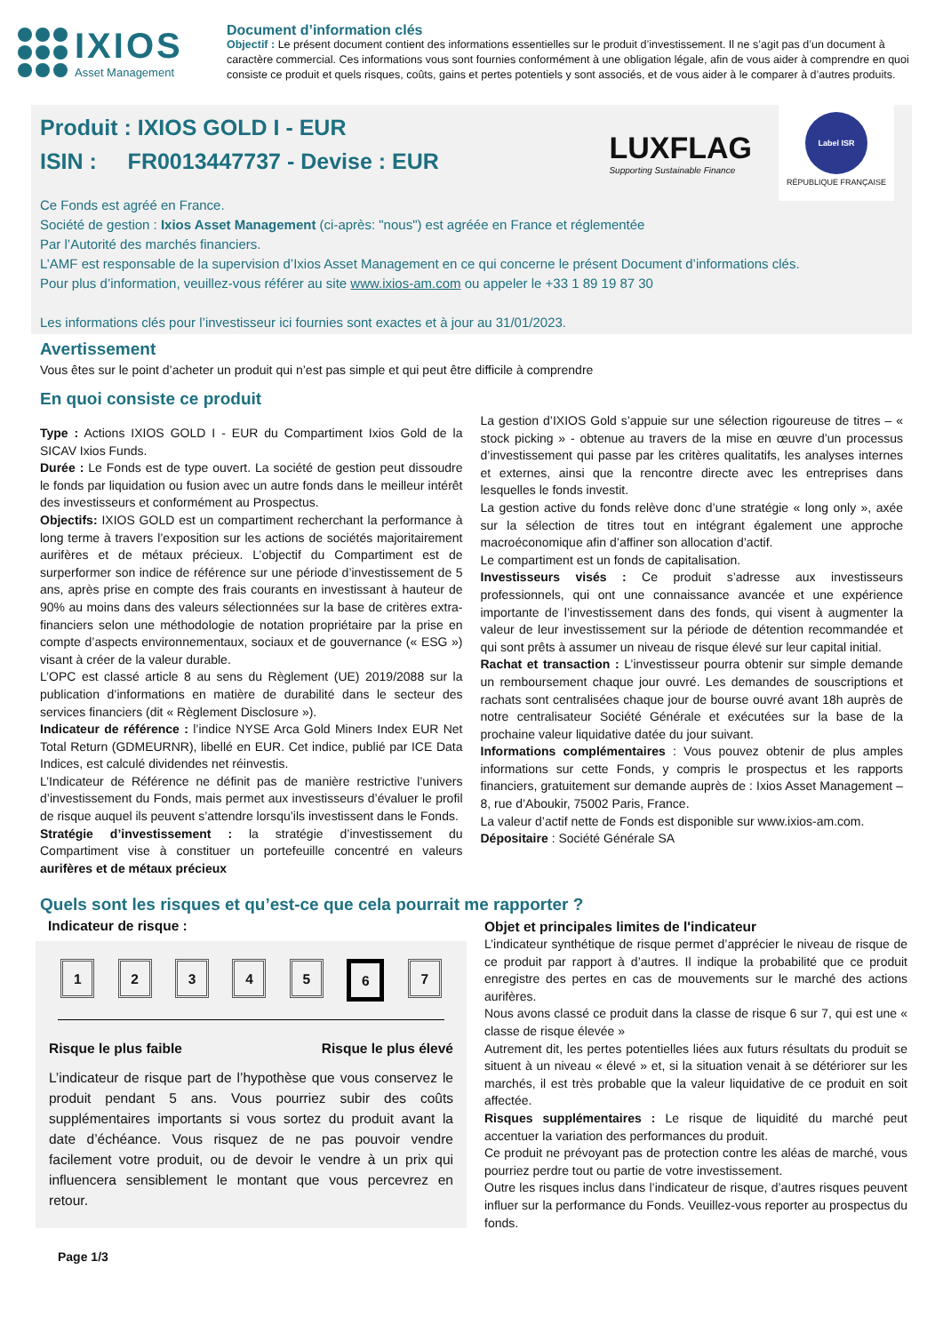IXIOS
Asset Management
Document d’information clés
Objectif : Le présent document contient des informations essentielles sur le produit d’investissement. Il ne s’agit pas d’un document à caractère commercial. Ces informations vous sont fournies conformément à une obligation légale, afin de vous aider à comprendre en quoi consiste ce produit et quels risques, coûts, gains et pertes potentiels y sont associés, et de vous aider à le comparer à d’autres produits.
LUXFLAG
Supporting Sustainable Finance
Label ISR
RÉPUBLIQUE FRANÇAISE
Produit : IXIOS GOLD I - EUR
ISIN : FR0013447737 - Devise : EUR
Ce Fonds est agréé en France.
Société de gestion : Ixios Asset Management (ci-après: "nous") est agréée en France et réglementée
Par l’Autorité des marchés financiers.
L’AMF est responsable de la supervision d’Ixios Asset Management en ce qui concerne le présent Document d’informations clés.
Pour plus d’information, veuillez-vous référer au site www.ixios-am.com ou appeler le +33 1 89 19 87 30
Les informations clés pour l’investisseur ici fournies sont exactes et à jour au 31/01/2023.
Avertissement
Vous êtes sur le point d’acheter un produit qui n’est pas simple et qui peut être difficile à comprendre
En quoi consiste ce produit
Type : Actions IXIOS GOLD I - EUR du Compartiment Ixios Gold de la SICAV Ixios Funds.
Durée : Le Fonds est de type ouvert. La société de gestion peut dissoudre le fonds par liquidation ou fusion avec un autre fonds dans le meilleur intérêt des investisseurs et conformément au Prospectus.
Objectifs: IXIOS GOLD est un compartiment recherchant la performance à long terme à travers l’exposition sur les actions de sociétés majoritairement aurifères et de métaux précieux. L’objectif du Compartiment est de surperformer son indice de référence sur une période d’investissement de 5 ans, après prise en compte des frais courants en investissant à hauteur de 90% au moins dans des valeurs sélectionnées sur la base de critères extra-financiers selon une méthodologie de notation propriétaire par la prise en compte d’aspects environnementaux, sociaux et de gouvernance (« ESG ») visant à créer de la valeur durable.
L’OPC est classé article 8 au sens du Règlement (UE) 2019/2088 sur la publication d’informations en matière de durabilité dans le secteur des services financiers (dit « Règlement Disclosure »).
Indicateur de référence : l’indice NYSE Arca Gold Miners Index EUR Net Total Return (GDMEURNR), libellé en EUR. Cet indice, publié par ICE Data Indices, est calculé dividendes net réinvestis.
L’Indicateur de Référence ne définit pas de manière restrictive l’univers d’investissement du Fonds, mais permet aux investisseurs d’évaluer le profil de risque auquel ils peuvent s’attendre lorsqu’ils investissent dans le Fonds.
Stratégie d’investissement : la stratégie d’investissement du Compartiment vise à constituer un portefeuille concentré en valeurs aurifères et de métaux précieux
La gestion d’IXIOS Gold s’appuie sur une sélection rigoureuse de titres – « stock picking » - obtenue au travers de la mise en œuvre d’un processus d’investissement qui passe par les critères qualitatifs, les analyses internes et externes, ainsi que la rencontre directe avec les entreprises dans lesquelles le fonds investit.
La gestion active du fonds relève donc d’une stratégie « long only », axée sur la sélection de titres tout en intégrant également une approche macroéconomique afin d’affiner son allocation d’actif.
Le compartiment est un fonds de capitalisation.
Investisseurs visés : Ce produit s’adresse aux investisseurs professionnels, qui ont une connaissance avancée et une expérience importante de l’investissement dans des fonds, qui visent à augmenter la valeur de leur investissement sur la période de détention recommandée et qui sont prêts à assumer un niveau de risque élevé sur leur capital initial.
Rachat et transaction : L’investisseur pourra obtenir sur simple demande un remboursement chaque jour ouvré. Les demandes de souscriptions et rachats sont centralisées chaque jour de bourse ouvré avant 18h auprès de notre centralisateur Société Générale et exécutées sur la base de la prochaine valeur liquidative datée du jour suivant.
Informations complémentaires : Vous pouvez obtenir de plus amples informations sur cette Fonds, y compris le prospectus et les rapports financiers, gratuitement sur demande auprès de : Ixios Asset Management – 8, rue d’Aboukir, 75002 Paris, France.
La valeur d’actif nette de Fonds est disponible sur www.ixios-am.com.
Dépositaire : Société Générale SA
Quels sont les risques et qu’est-ce que cela pourrait me rapporter ?
Indicateur de risque :
12345 6 7
Risque le plus faible Risque le plus élevé
L’indicateur de risque part de l’hypothèse que vous conservez le produit pendant 5 ans. Vous pourriez subir des coûts supplémentaires importants si vous sortez du produit avant la date d’échéance. Vous risquez de ne pas pouvoir vendre facilement votre produit, ou de devoir le vendre à un prix qui influencera sensiblement le montant que vous percevrez en retour.
Objet et principales limites de l'indicateur
L’indicateur synthétique de risque permet d’apprécier le niveau de risque de ce produit par rapport à d’autres. Il indique la probabilité que ce produit enregistre des pertes en cas de mouvements sur le marché des actions aurifères.
Nous avons classé ce produit dans la classe de risque 6 sur 7, qui est une « classe de risque élevée »
Autrement dit, les pertes potentielles liées aux futurs résultats du produit se situent à un niveau « élevé » et, si la situation venait à se détériorer sur les marchés, il est très probable que la valeur liquidative de ce produit en soit affectée.
Risques supplémentaires : Le risque de liquidité du marché peut accentuer la variation des performances du produit.
Ce produit ne prévoyant pas de protection contre les aléas de marché, vous pourriez perdre tout ou partie de votre investissement.
Outre les risques inclus dans l’indicateur de risque, d’autres risques peuvent influer sur la performance du Fonds. Veuillez-vous reporter au prospectus du fonds.
Page 1/3